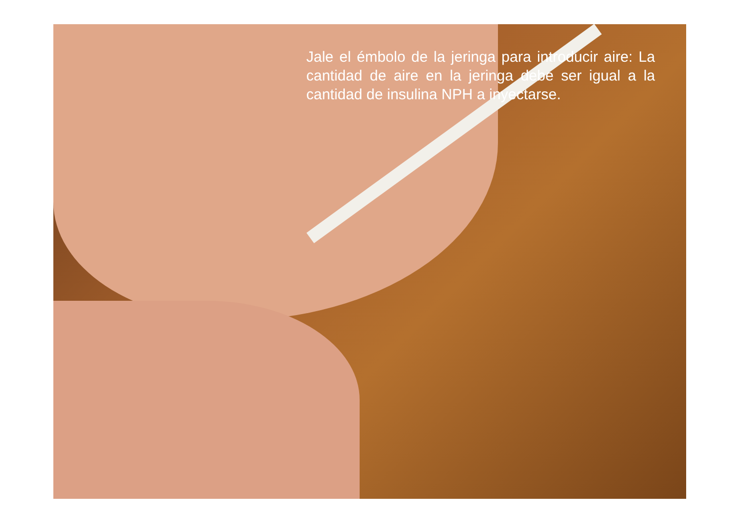Jale el émbolo de la jeringa para introducir aire: La cantidad de aire en la jeringa debe ser igual a la cantidad de insulina NPH a inyectarse.